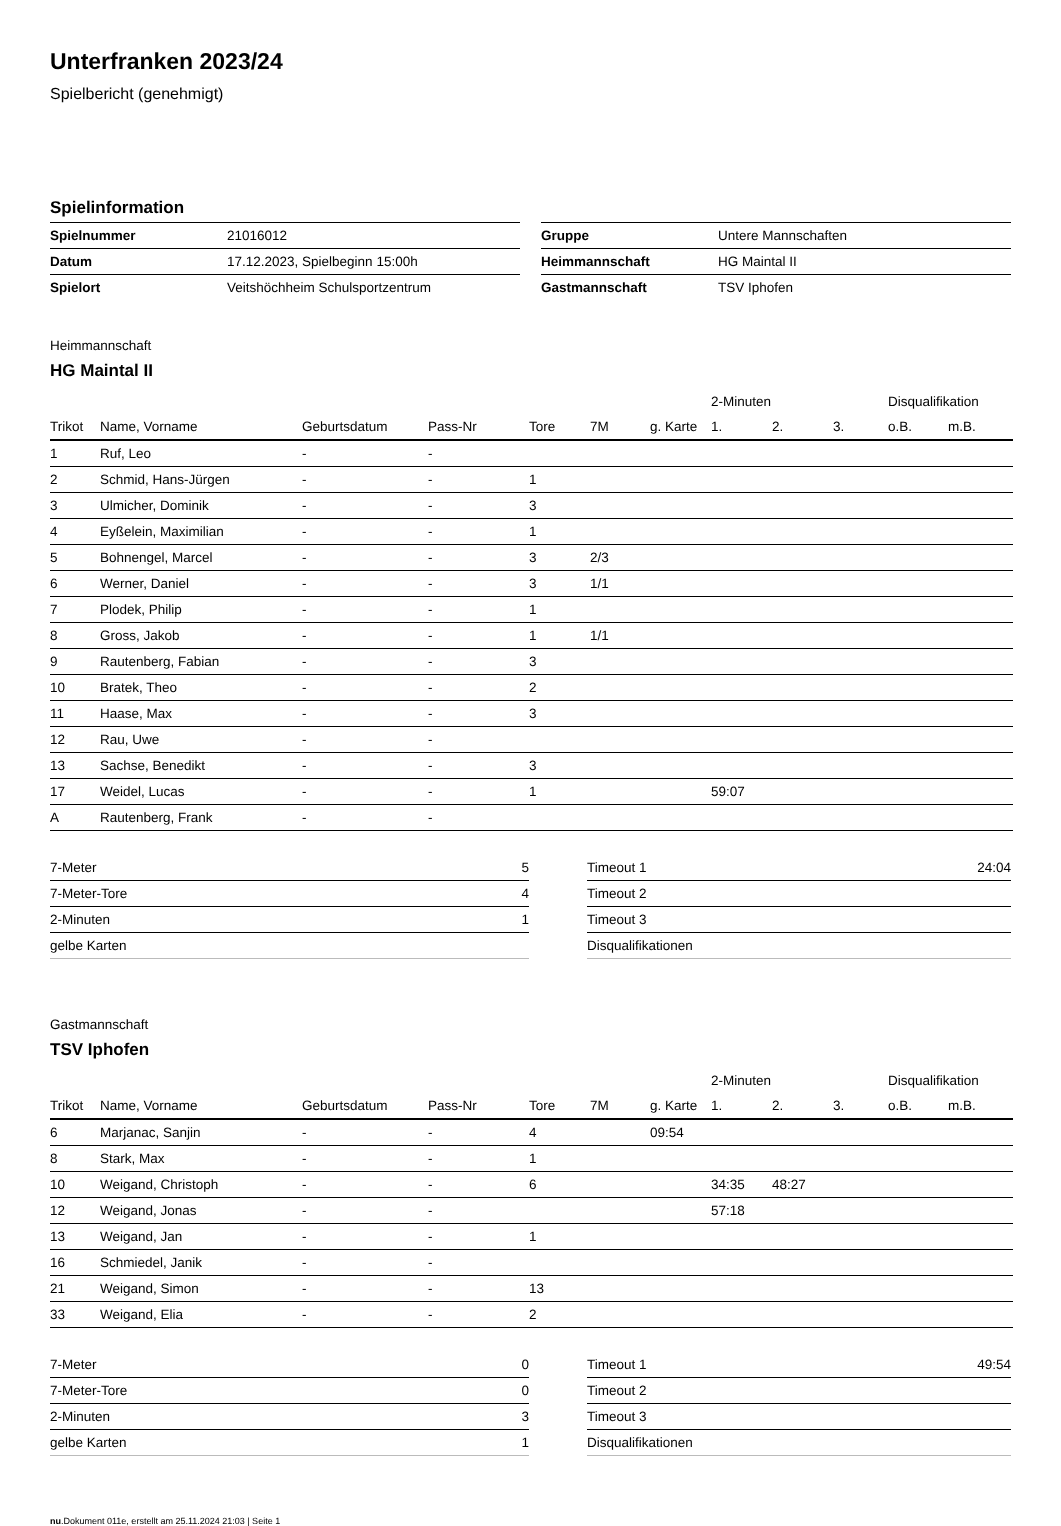Unterfranken 2023/24
Spielbericht (genehmigt)
Spielinformation
| Spielnummer | 21016012 |
| Datum | 17.12.2023, Spielbeginn 15:00h |
| Spielort | Veitshöchheim Schulsportzentrum |
| Gruppe | Untere Mannschaften |
| Heimmannschaft | HG Maintal II |
| Gastmannschaft | TSV Iphofen |
Heimmannschaft
HG Maintal II
| | | | | | | | 2-Minuten | | | Disqualifikation | |
| --- | --- | --- | --- | --- | --- | --- | --- | --- | --- | --- | --- |
| Trikot | Name, Vorname | Geburtsdatum | Pass-Nr | Tore | 7M | g. Karte | 1. | 2. | 3. | o.B. | m.B. |
| 1 | Ruf, Leo | - | - | | | | | | | | |
| 2 | Schmid, Hans-Jürgen | - | - | 1 | | | | | | | |
| 3 | Ulmicher, Dominik | - | - | 3 | | | | | | | |
| 4 | Eyßelein, Maximilian | - | - | 1 | | | | | | | |
| 5 | Bohnengel, Marcel | - | - | 3 | 2/3 | | | | | | |
| 6 | Werner, Daniel | - | - | 3 | 1/1 | | | | | | |
| 7 | Plodek, Philip | - | - | 1 | | | | | | | |
| 8 | Gross, Jakob | - | - | 1 | 1/1 | | | | | | |
| 9 | Rautenberg, Fabian | - | - | 3 | | | | | | | |
| 10 | Bratek, Theo | - | - | 2 | | | | | | | |
| 11 | Haase, Max | - | - | 3 | | | | | | | |
| 12 | Rau, Uwe | - | - | | | | | | | | |
| 13 | Sachse, Benedikt | - | - | 3 | | | | | | | |
| 17 | Weidel, Lucas | - | - | 1 | | | 59:07 | | | | |
| A | Rautenberg, Frank | - | - | | | | | | | | |
| 7-Meter | 5 |
| 7-Meter-Tore | 4 |
| 2-Minuten | 1 |
| gelbe Karten | |
| Timeout 1 | 24:04 |
| Timeout 2 | |
| Timeout 3 | |
| Disqualifikationen | |
Gastmannschaft
TSV Iphofen
| | | | | | | | 2-Minuten | | | Disqualifikation | |
| --- | --- | --- | --- | --- | --- | --- | --- | --- | --- | --- | --- |
| Trikot | Name, Vorname | Geburtsdatum | Pass-Nr | Tore | 7M | g. Karte | 1. | 2. | 3. | o.B. | m.B. |
| 6 | Marjanac, Sanjin | - | - | 4 | | 09:54 | | | | | |
| 8 | Stark, Max | - | - | 1 | | | | | | | |
| 10 | Weigand, Christoph | - | - | 6 | | | 34:35 | 48:27 | | | |
| 12 | Weigand, Jonas | - | - | | | | 57:18 | | | | |
| 13 | Weigand, Jan | - | - | 1 | | | | | | | |
| 16 | Schmiedel, Janik | - | - | | | | | | | | |
| 21 | Weigand, Simon | - | - | 13 | | | | | | | |
| 33 | Weigand, Elia | - | - | 2 | | | | | | | |
| 7-Meter | 0 |
| 7-Meter-Tore | 0 |
| 2-Minuten | 3 |
| gelbe Karten | 1 |
| Timeout 1 | 49:54 |
| Timeout 2 | |
| Timeout 3 | |
| Disqualifikationen | |
nu.Dokument 011e, erstellt am 25.11.2024 21:03 | Seite 1